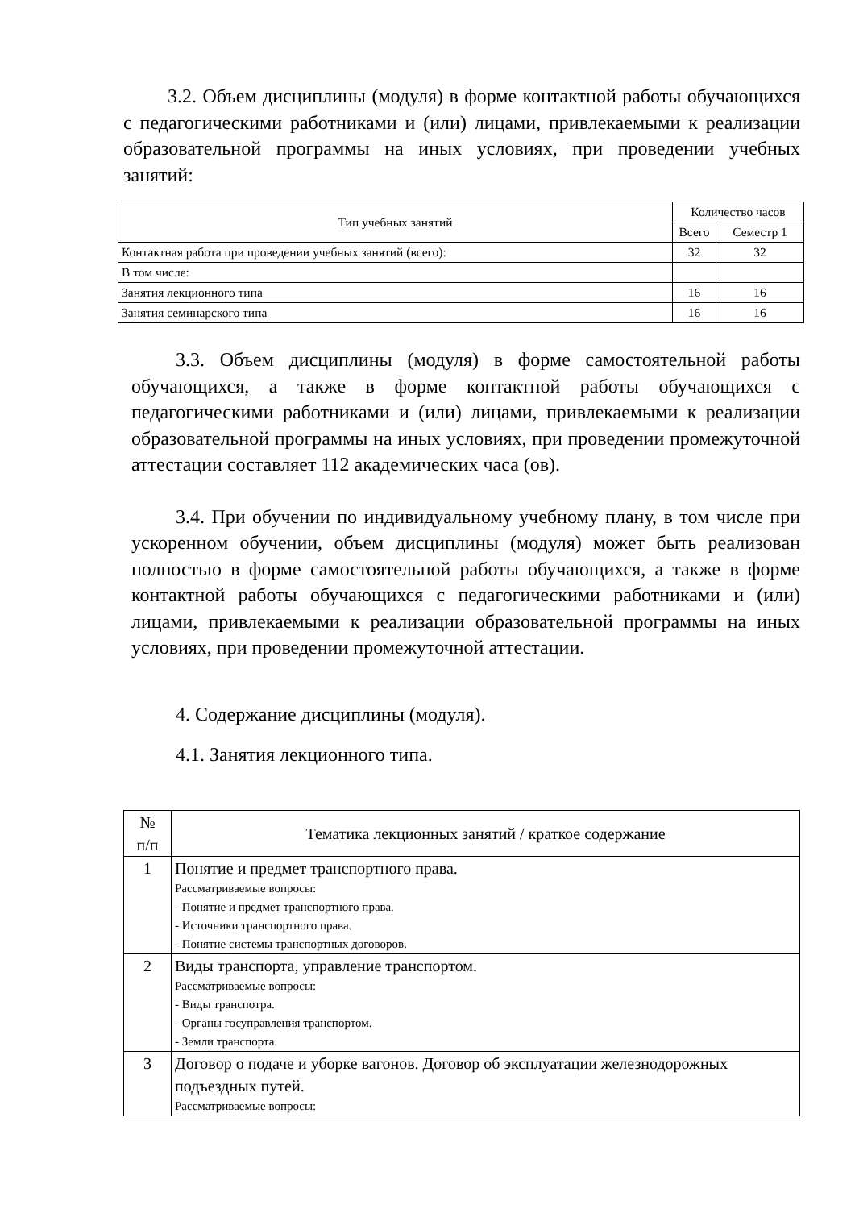3.2. Объем дисциплины (модуля) в форме контактной работы обучающихся с педагогическими работниками и (или) лицами, привлекаемыми к реализации образовательной программы на иных условиях, при проведении учебных занятий:
| Тип учебных занятий | Количество часов | |
| --- | --- | --- |
| | Всего | Семестр 1 |
| Контактная работа при проведении учебных занятий (всего): | 32 | 32 |
| В том числе: | | |
| Занятия лекционного типа | 16 | 16 |
| Занятия семинарского типа | 16 | 16 |
3.3. Объем дисциплины (модуля) в форме самостоятельной работы обучающихся, а также в форме контактной работы обучающихся с педагогическими работниками и (или) лицами, привлекаемыми к реализации образовательной программы на иных условиях, при проведении промежуточной аттестации составляет 112 академических часа (ов).
3.4. При обучении по индивидуальному учебному плану, в том числе при ускоренном обучении, объем дисциплины (модуля) может быть реализован полностью в форме самостоятельной работы обучающихся, а также в форме контактной работы обучающихся с педагогическими работниками и (или) лицами, привлекаемыми к реализации образовательной программы на иных условиях, при проведении промежуточной аттестации.
4. Содержание дисциплины (модуля).
4.1. Занятия лекционного типа.
| № п/п | Тематика лекционных занятий / краткое содержание |
| 1 | Понятие и предмет транспортного права. Рассматриваемые вопросы: - Понятие и предмет транспортного права. - Источники транспортного права. - Понятие системы транспортных договоров. |
| 2 | Виды транспорта, управление транспортом. Рассматриваемые вопросы: - Виды транспотра. - Органы госуправления транспортом. - Земли транспорта. |
| 3 | Договор о подаче и уборке вагонов. Договор об эксплуатации железнодорожных подъездных путей. Рассматриваемые вопросы: |